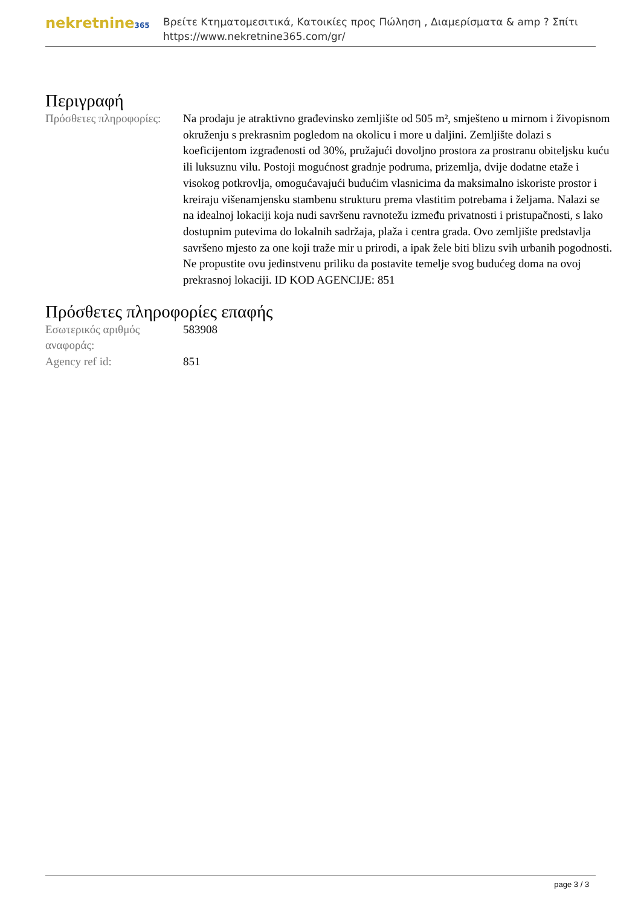nekretnine365
Βρείτε Κτηματομεσιτικά, Κατοικίες προς Πώληση , Διαμερίσματα & amp ? Σπίτι
https://www.nekretnine365.com/gr/
Περιγραφή
| Πρόσθετες πληροφορίες: | Na prodaju je atraktivno građevinsko zemljište od 505 m², smješteno u mirnom i živopisnom okruženju s prekrasnim pogledom na okolicu i more u daljini. Zemljište dolazi s koeficijentom izgrađenosti od 30%, pružajući dovoljno prostora za prostranu obiteljsku kuću ili luksuznu vilu. Postoji mogućnost gradnje podruma, prizemlja, dvije dodatne etaže i visokog potkrovlja, omogućavajući budućim vlasnicima da maksimalno iskoriste prostor i kreiraju višenamjensku stambenu strukturu prema vlastitim potrebama i željama. Nalazi se na idealnoj lokaciji koja nudi savršenu ravnotežu između privatnosti i pristupačnosti, s lako dostupnim putevima do lokalnih sadržaja, plaža i centra grada. Ovo zemljište predstavlja savršeno mjesto za one koji traže mir u prirodi, a ipak žele biti blizu svih urbanih pogodnosti. Ne propustite ovu jedinstvenu priliku da postavite temelje svog budućeg doma na ovoj prekrasnoj lokaciji. ID KOD AGENCIJE: 851 |
Πρόσθετες πληροφορίες επαφής
| Εσωτερικός αριθμός αναφοράς: | 583908 |
| Agency ref id: | 851 |
page 3 / 3